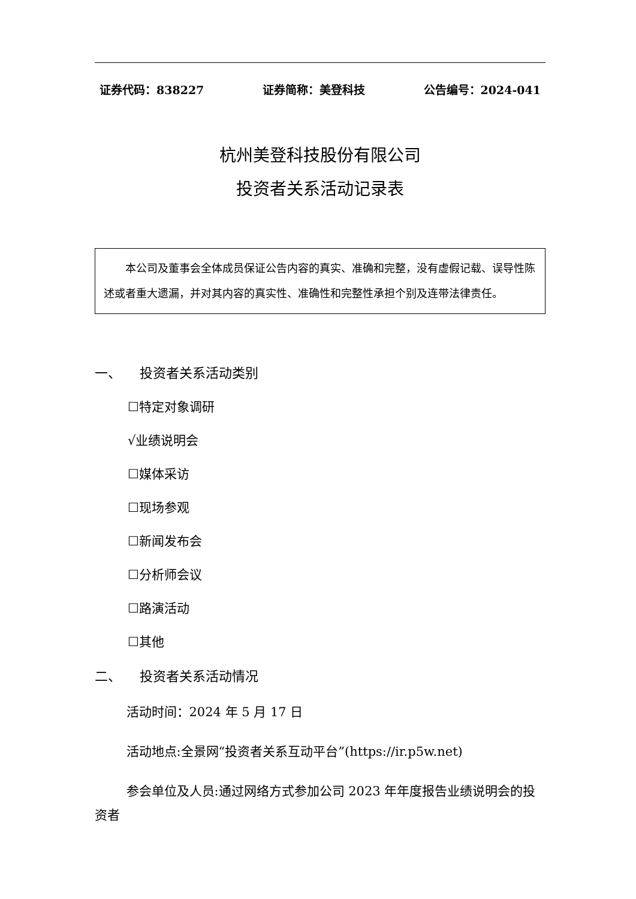证券代码：838227 证券简称：美登科技 公告编号：2024-041
杭州美登科技股份有限公司
投资者关系活动记录表
本公司及董事会全体成员保证公告内容的真实、准确和完整，没有虚假记载、误导性陈述或者重大遗漏，并对其内容的真实性、准确性和完整性承担个别及连带法律责任。
一、 投资者关系活动类别
☐特定对象调研
√业绩说明会
☐媒体采访
☐现场参观
☐新闻发布会
☐分析师会议
☐路演活动
☐其他
二、 投资者关系活动情况
活动时间：2024 年 5 月 17 日
活动地点:全景网“投资者关系互动平台”(https://ir.p5w.net)
参会单位及人员:通过网络方式参加公司 2023 年年度报告业绩说明会的投资者